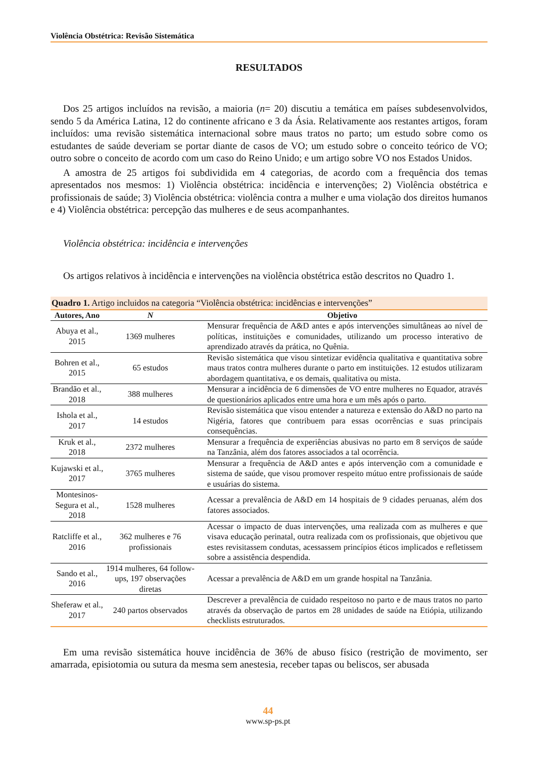Violência Obstétrica: Revisão Sistemática
RESULTADOS
Dos 25 artigos incluídos na revisão, a maioria (n= 20) discutiu a temática em países subdesenvolvidos, sendo 5 da América Latina, 12 do continente africano e 3 da Ásia. Relativamente aos restantes artigos, foram incluídos: uma revisão sistemática internacional sobre maus tratos no parto; um estudo sobre como os estudantes de saúde deveriam se portar diante de casos de VO; um estudo sobre o conceito teórico de VO; outro sobre o conceito de acordo com um caso do Reino Unido; e um artigo sobre VO nos Estados Unidos.
A amostra de 25 artigos foi subdividida em 4 categorias, de acordo com a frequência dos temas apresentados nos mesmos: 1) Violência obstétrica: incidência e intervenções; 2) Violência obstétrica e profissionais de saúde; 3) Violência obstétrica: violência contra a mulher e uma violação dos direitos humanos e 4) Violência obstétrica: percepção das mulheres e de seus acompanhantes.
Violência obstétrica: incidência e intervenções
Os artigos relativos à incidência e intervenções na violência obstétrica estão descritos no Quadro 1.
Quadro 1. Artigo incluidos na categoria “Violência obstétrica: incidências e intervenções”
| Autores, Ano | N | Objetivo |
| --- | --- | --- |
| Abuya et al., 2015 | 1369 mulheres | Mensurar frequência de A&D antes e após intervenções simultâneas ao nível de políticas, instituições e comunidades, utilizando um processo interativo de aprendizado através da prática, no Quênia. |
| Bohren et al., 2015 | 65 estudos | Revisão sistemática que visou sintetizar evidência qualitativa e quantitativa sobre maus tratos contra mulheres durante o parto em instituições. 12 estudos utilizaram abordagem quantitativa, e os demais, qualitativa ou mista. |
| Brandão et al., 2018 | 388 mulheres | Mensurar a incidência de 6 dimensões de VO entre mulheres no Equador, através de questionários aplicados entre uma hora e um mês após o parto. |
| Ishola et al., 2017 | 14 estudos | Revisão sistemática que visou entender a natureza e extensão do A&D no parto na Nigéria, fatores que contribuem para essas ocorrências e suas principais consequências. |
| Kruk et al., 2018 | 2372 mulheres | Mensurar a frequência de experiências abusivas no parto em 8 serviços de saúde na Tanzânia, além dos fatores associados a tal ocorrência. |
| Kujawski et al., 2017 | 3765 mulheres | Mensurar a frequência de A&D antes e após intervenção com a comunidade e sistema de saúde, que visou promover respeito mútuo entre profissionais de saúde e usuárias do sistema. |
| Montesinos-Segura et al., 2018 | 1528 mulheres | Acessar a prevalência de A&D em 14 hospitais de 9 cidades peruanas, além dos fatores associados. |
| Ratcliffe et al., 2016 | 362 mulheres e 76 profissionais | Acessar o impacto de duas intervenções, uma realizada com as mulheres e que visava educação perinatal, outra realizada com os profissionais, que objetivou que estes revisitassem condutas, acessassem princípios éticos implicados e refletissem sobre a assistência despendida. |
| Sando et al., 2016 | 1914 mulheres, 64 follow-ups, 197 observações diretas | Acessar a prevalência de A&D em um grande hospital na Tanzânia. |
| Sheferaw et al., 2017 | 240 partos observados | Descrever a prevalência de cuidado respeitoso no parto e de maus tratos no parto através da observação de partos em 28 unidades de saúde na Etiópia, utilizando checklists estruturados. |
Em uma revisão sistemática houve incidência de 36% de abuso físico (restrição de movimento, ser amarrada, episiotomia ou sutura da mesma sem anestesia, receber tapas ou beliscos, ser abusada
44
www.sp-ps.pt